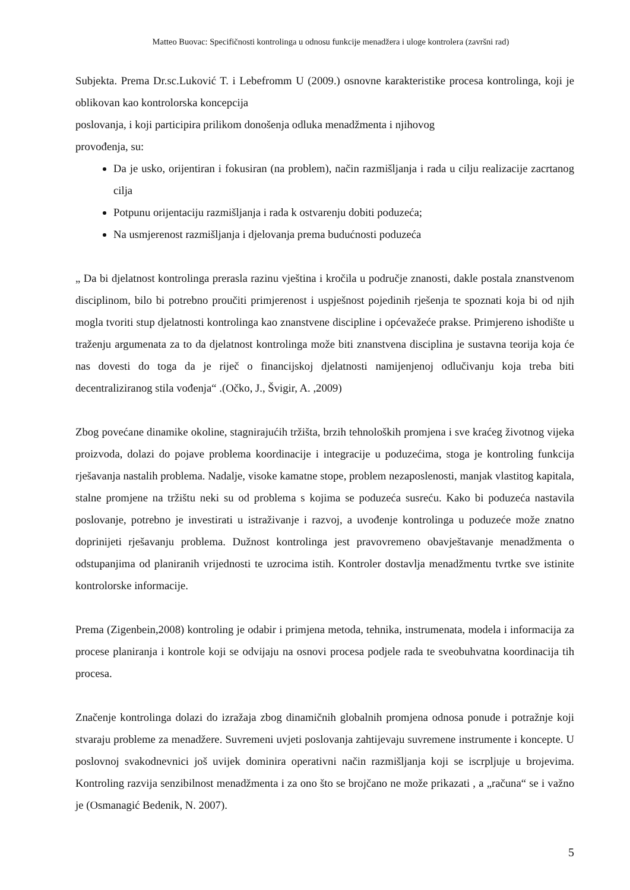Matteo Buovac: Specifičnosti kontrolinga u odnosu funkcije menadžera i uloge kontrolera (završni rad)
Subjekta. Prema Dr.sc.Luković T. i Lebefromm U (2009.) osnovne karakteristike procesa kontrolinga, koji je oblikovan kao kontrolorska koncepcija
poslovanja, i koji participira prilikom donošenja odluka menadžmenta i njihovog
provođenja, su:
Da je usko, orijentiran i fokusiran (na problem), način razmišljanja i rada u cilju realizacije zacrtanog cilja
Potpunu orijentaciju razmišljanja i rada k ostvarenju dobiti poduzeća;
Na usmjerenost razmišljanja i djelovanja prema budućnosti poduzeća
„ Da bi djelatnost kontrolinga prerasla razinu vještina i kročila u područje znanosti, dakle postala znanstvenom disciplinom, bilo bi potrebno proučiti primjerenost i uspješnost pojedinih rješenja te spoznati koja bi od njih mogla tvoriti stup djelatnosti kontrolinga kao znanstvene discipline i općevažeće prakse. Primjereno ishodište u traženju argumenata za to da djelatnost kontrolinga može biti znanstvena disciplina je sustavna teorija koja će nas dovesti do toga da je riječ o financijskoj djelatnosti namijenjenoj odlučivanju koja treba biti decentraliziranog stila vođenja“ .(Očko, J., Švigir, A. ,2009)
Zbog povećane dinamike okoline, stagnirajućih tržišta, brzih tehnoloških promjena i sve kraćeg životnog vijeka proizvoda, dolazi do pojave problema koordinacije i integracije u poduzećima, stoga je kontroling funkcija rješavanja nastalih problema. Nadalje, visoke kamatne stope, problem nezaposlenosti, manjak vlastitog kapitala, stalne promjene na tržištu neki su od problema s kojima se poduzeća susreću. Kako bi poduzeća nastavila poslovanje, potrebno je investirati u istraživanje i razvoj, a uvođenje kontrolinga u poduzeće može znatno doprinijeti rješavanju problema. Dužnost kontrolinga jest pravovremeno obavještavanje menadžmenta o odstupanjima od planiranih vrijednosti te uzrocima istih. Kontroler dostavlja menadžmentu tvrtke sve istinite kontrolorske informacije.
Prema (Zigenbein,2008) kontroling je odabir i primjena metoda, tehnika, instrumenata, modela i informacija za procese planiranja i kontrole koji se odvijaju na osnovi procesa podjele rada te sveobuhvatna koordinacija tih procesa.
Značenje kontrolinga dolazi do izražaja zbog dinamičnih globalnih promjena odnosa ponude i potražnje koji stvaraju probleme za menadžere. Suvremeni uvjeti poslovanja zahtijevaju suvremene instrumente i koncepte. U poslovnoj svakodnevnici još uvijek dominira operativni način razmišljanja koji se iscrpljuje u brojevima. Kontroling razvija senzibilnost menadžmenta i za ono što se brojčano ne može prikazati , a „računa“ se i važno je (Osmanagić Bedenik, N. 2007).
5